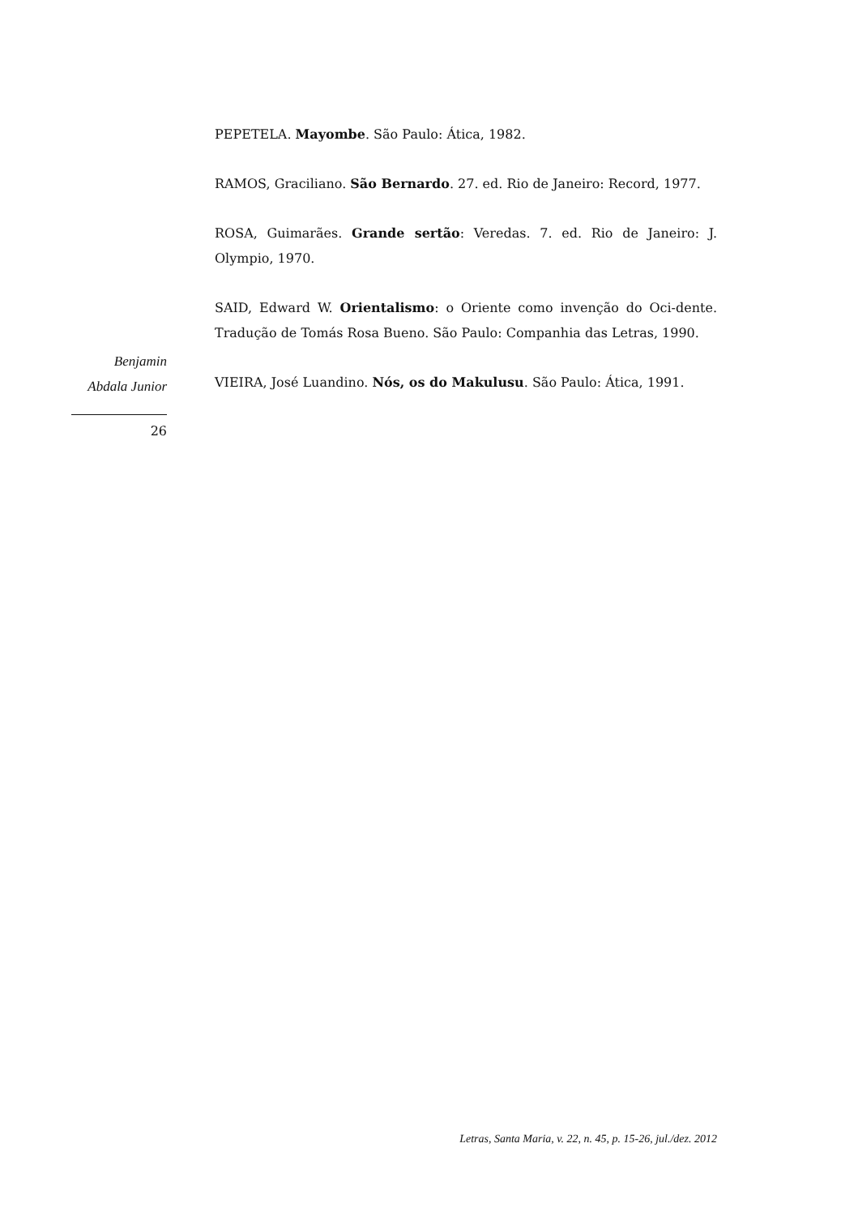PEPETELA. Mayombe. São Paulo: Ática, 1982.
RAMOS, Graciliano. São Bernardo. 27. ed. Rio de Janeiro: Record, 1977.
ROSA, Guimarães. Grande sertão: Veredas. 7. ed. Rio de Janeiro: J. Olympio, 1970.
SAID, Edward W. Orientalismo: o Oriente como invenção do Oci-dente. Tradução de Tomás Rosa Bueno. São Paulo: Companhia das Letras, 1990.
VIEIRA, José Luandino. Nós, os do Makulusu. São Paulo: Ática, 1991.
Benjamin
Abdala Junior
26
Letras, Santa Maria, v. 22, n. 45, p. 15-26, jul./dez. 2012